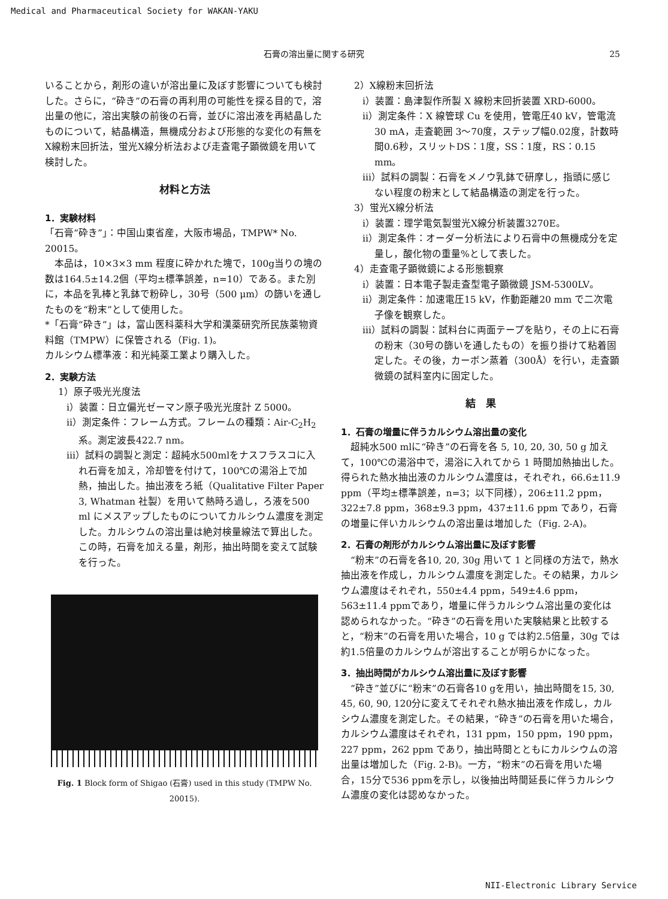Medical and Pharmaceutical Society for WAKAN-YAKU
石膏の溶出量に関する研究 25
いることから，剤形の違いが溶出量に及ぼす影響についても検討した。さらに，“砕き”の石膏の再利用の可能性を探る目的で，溶出量の他に，溶出実験の前後の石膏，並びに溶出液を再結晶したものについて，結晶構造，無機成分および形態的な変化の有無をX線粉末回折法，蛍光X線分析法および走査電子顕微鏡を用いて検討した。
材料と方法
1．実験材料
「石膏“砕き”」：中国山東省産，大阪市場品，TMPW* No. 20015。
　本品は，10×3×3 mm 程度に砕かれた塊で，100g当りの塊の数は164.5±14.2個（平均±標準誤差，n=10）である。また別に，本品を乳棒と乳鉢で粉砕し，30号（500 μm）の篩いを通したものを“粉末”として使用した。
*「石膏“砕き”」は，富山医科薬科大学和漢薬研究所民族薬物資料館（TMPW）に保管される（Fig. 1)。
カルシウム標準液：和光純薬工業より購入した。
2．実験方法
1）原子吸光光度法
i）装置：日立偏光ゼーマン原子吸光光度計 Z 5000。
ii）測定条件：フレーム方式。フレームの種類：Air-C<sub>2</sub>H<sub>2</sub> 系。測定波長422.7 nm。
iii）試料の調製と測定：超純水500mlをナスフラスコに入れ石膏を加え，冷却管を付けて，100℃の湯浴上で加熱，抽出した。抽出液をろ紙（Qualitative Filter Paper 3, Whatman 社製）を用いて熱時ろ過し，ろ液を500 ml にメスアップしたものについてカルシウム濃度を測定した。カルシウムの溶出量は絶対検量線法で算出した。この時，石膏を加える量，剤形，抽出時間を変えて試験を行った。
Fig. 1 Block form of Shigao (石膏) used in this study (TMPW No. 20015).
2）X線粉末回折法
i）装置：島津製作所製 X 線粉末回折装置 XRD-6000。
ii）測定条件：X 線管球 Cu を使用，管電圧40 kV，管電流30 mA，走査範囲 3〜70度，ステップ幅0.02度，計数時間0.6秒，スリットDS：1度，SS：1度，RS：0.15 mm。
iii）試料の調製：石膏をメノウ乳鉢で研摩し，指頭に感じない程度の粉末として結晶構造の測定を行った。
3）蛍光X線分析法
i）装置：理学電気製蛍光X線分析装置3270E。
ii）測定条件：オーダー分析法により石膏中の無機成分を定量し，酸化物の重量%として表した。
4）走査電子顕微鏡による形態観察
i）装置：日本電子製走査型電子顕微鏡 JSM-5300LV。
ii）測定条件：加速電圧15 kV，作動距離20 mm で二次電子像を観察した。
iii）試料の調製：試料台に両面テープを貼り，その上に石膏の粉末（30号の篩いを通したもの）を振り掛けて粘着固定した。その後，カーボン蒸着（300Å）を行い，走査顕微鏡の試料室内に固定した。
結　果
1．石膏の増量に伴うカルシウム溶出量の変化
　超純水500 mlに“砕き”の石膏を各 5, 10, 20, 30, 50 g 加えて，100℃の湯浴中で，湯浴に入れてから 1 時間加熱抽出した。得られた熱水抽出液のカルシウム濃度は，それぞれ，66.6±11.9 ppm（平均±標準誤差，n=3；以下同様），206±11.2 ppm，322±7.8 ppm，368±9.3 ppm，437±11.6 ppm であり，石膏の増量に伴いカルシウムの溶出量は増加した（Fig. 2-A)。
2．石膏の剤形がカルシウム溶出量に及ぼす影響
　“粉末”の石膏を各10, 20, 30g 用いて 1 と同様の方法で，熱水抽出液を作成し，カルシウム濃度を測定した。その結果，カルシウム濃度はそれぞれ，550±4.4 ppm，549±4.6 ppm，563±11.4 ppmであり，増量に伴うカルシウム溶出量の変化は認められなかった。“砕き”の石膏を用いた実験結果と比較すると，“粉末”の石膏を用いた場合，10 g では約2.5倍量，30g では約1.5倍量のカルシウムが溶出することが明らかになった。
3．抽出時間がカルシウム溶出量に及ぼす影響
　“砕き”並びに“粉末”の石膏各10 gを用い，抽出時間を15, 30, 45, 60, 90, 120分に変えてそれぞれ熱水抽出液を作成し，カルシウム濃度を測定した。その結果，“砕き”の石膏を用いた場合，カルシウム濃度はそれぞれ，131 ppm，150 ppm，190 ppm，227 ppm，262 ppm であり，抽出時間とともにカルシウムの溶出量は増加した（Fig. 2-B)。一方，“粉末”の石膏を用いた場合，15分で536 ppmを示し，以後抽出時間延長に伴うカルシウム濃度の変化は認めなかった。
NII-Electronic Library Service